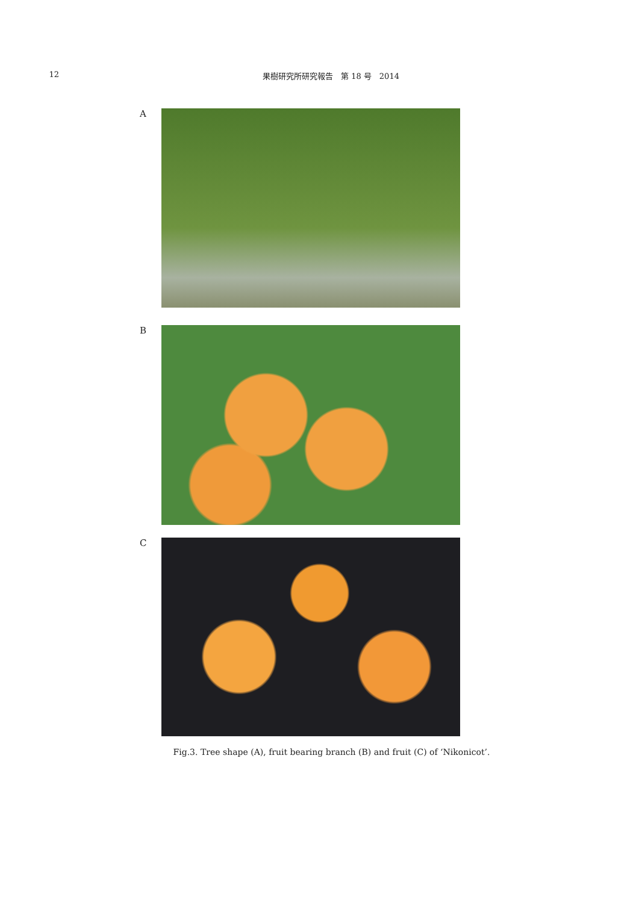12 果樹研究所研究報告　第 18 号　2014
A
B
C
Fig.3. Tree shape (A), fruit bearing branch (B) and fruit (C) of ‘Nikonicot’.